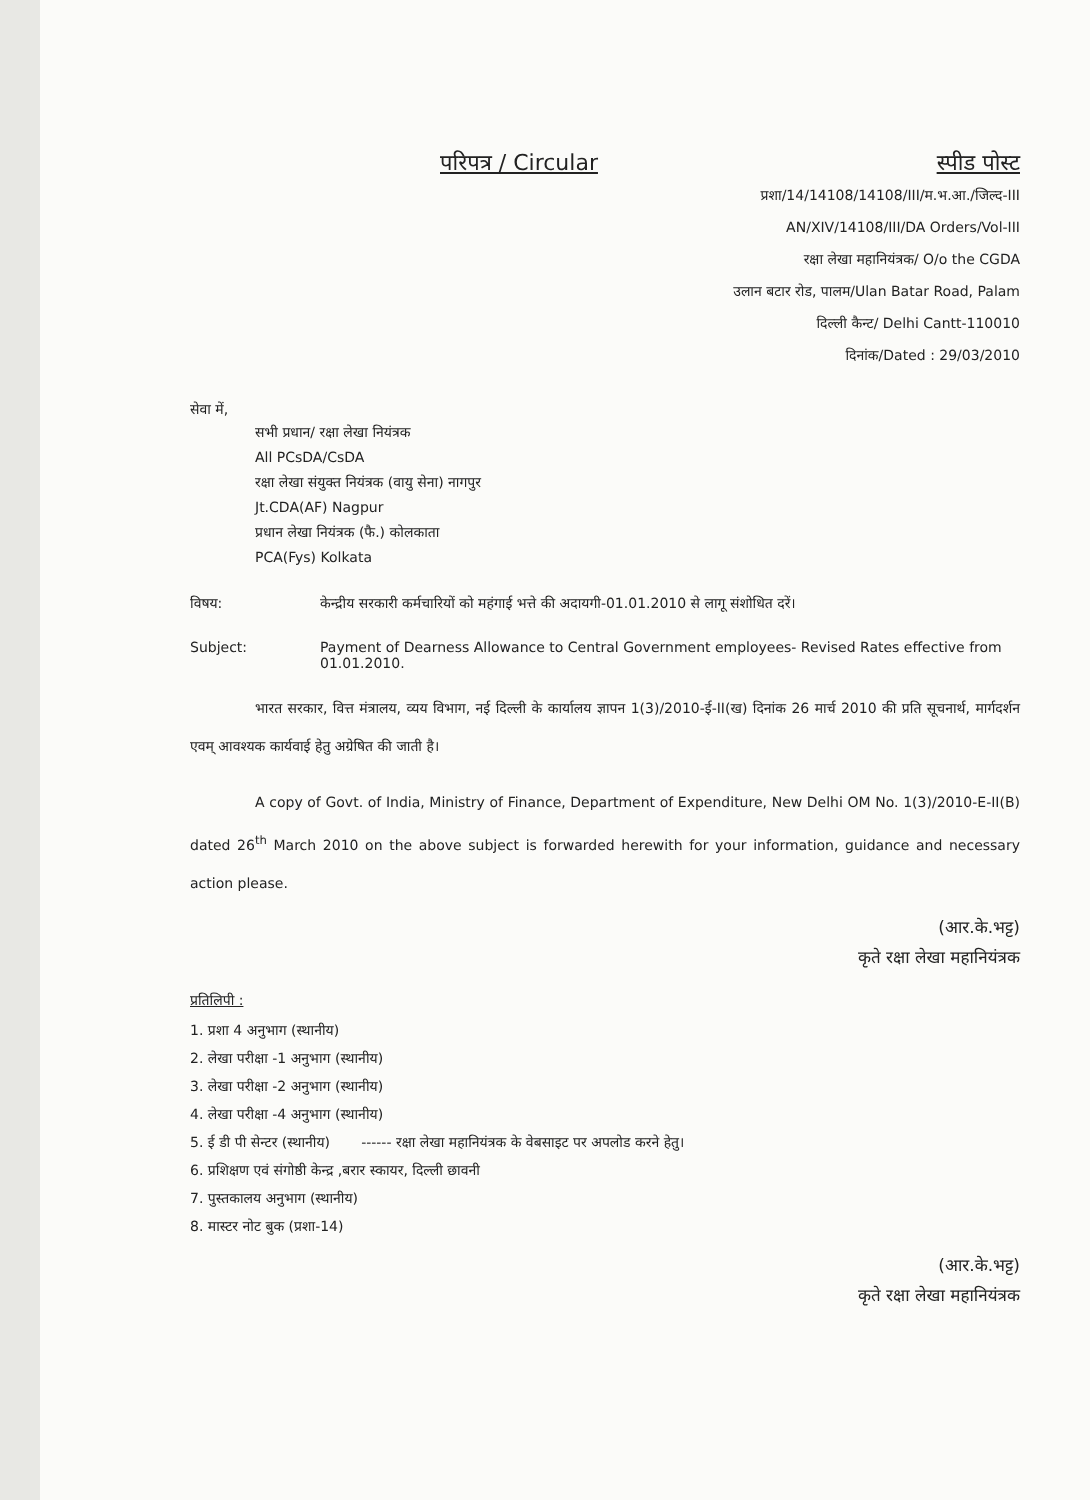परिपत्र / Circular स्पीड पोस्ट
प्रशा/14/14108/14108/III/म.भ.आ./जिल्द-III
AN/XIV/14108/III/DA Orders/Vol-III
रक्षा लेखा महानियंत्रक/ O/o the CGDA
उलान बटार रोड, पालम/Ulan Batar Road, Palam
दिल्ली कैन्ट/ Delhi Cantt-110010
दिनांक/Dated : 29/03/2010
सेवा में,
सभी प्रधान/ रक्षा लेखा नियंत्रक
All PCsDA/CsDA
रक्षा लेखा संयुक्त नियंत्रक (वायु सेना) नागपुर
Jt.CDA(AF) Nagpur
प्रधान लेखा नियंत्रक (फै.) कोलकाता
PCA(Fys) Kolkata
विषय: केन्द्रीय सरकारी कर्मचारियों को महंगाई भत्ते की अदायगी-01.01.2010 से लागू संशोधित दरें।
Subject: Payment of Dearness Allowance to Central Government employees- Revised Rates effective from 01.01.2010.
भारत सरकार, वित्त मंत्रालय, व्यय विभाग, नई दिल्ली के कार्यालय ज्ञापन 1(3)/2010-ई-II(ख) दिनांक 26 मार्च 2010 की प्रति सूचनार्थ, मार्गदर्शन एवम् आवश्यक कार्यवाई हेतु अग्रेषित की जाती है।
A copy of Govt. of India, Ministry of Finance, Department of Expenditure, New Delhi OM No. 1(3)/2010-E-II(B) dated 26<sup>th</sup> March 2010 on the above subject is forwarded herewith for your information, guidance and necessary action please.
(आर.के.भट्ट)
कृते रक्षा लेखा महानियंत्रक
प्रतिलिपी :
1. प्रशा 4 अनुभाग (स्थानीय)
2. लेखा परीक्षा -1 अनुभाग (स्थानीय)
3. लेखा परीक्षा -2 अनुभाग (स्थानीय)
4. लेखा परीक्षा -4 अनुभाग (स्थानीय)
5. ई डी पी सेन्टर (स्थानीय) ------ रक्षा लेखा महानियंत्रक के वेबसाइट पर अपलोड करने हेतु।
6. प्रशिक्षण एवं संगोष्ठी केन्द्र ,बरार स्कायर, दिल्ली छावनी
7. पुस्तकालय अनुभाग (स्थानीय)
8. मास्टर नोट बुक (प्रशा-14)
(आर.के.भट्ट)
कृते रक्षा लेखा महानियंत्रक